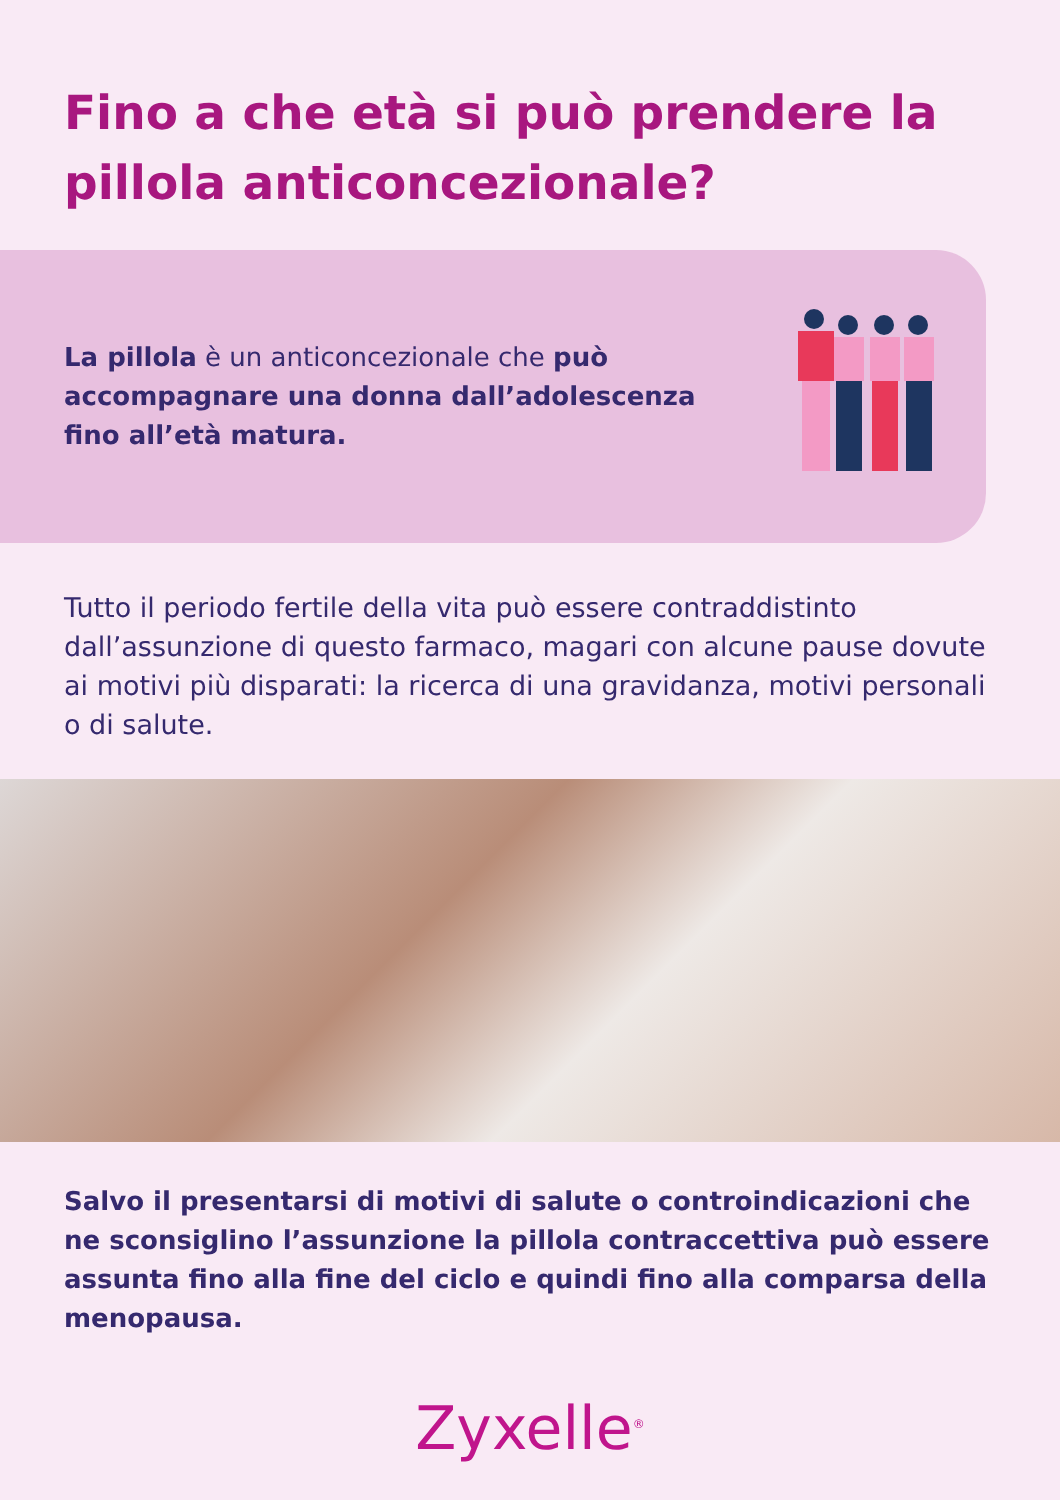Fino a che età si può prendere la pillola anticoncezionale?
La pillola è un anticoncezionale che può accompagnare una donna dall’adolescenza fino all’età matura.
Tutto il periodo fertile della vita può essere contraddistinto dall’assunzione di questo farmaco, magari con alcune pause dovute ai motivi più disparati: la ricerca di una gravidanza, motivi personali o di salute.
Salvo il presentarsi di motivi di salute o controindicazioni che ne sconsiglino l’assunzione la pillola contraccettiva può essere assunta fino alla fine del ciclo e quindi fino alla comparsa della menopausa.
Zyxelle<sup>®</sup>